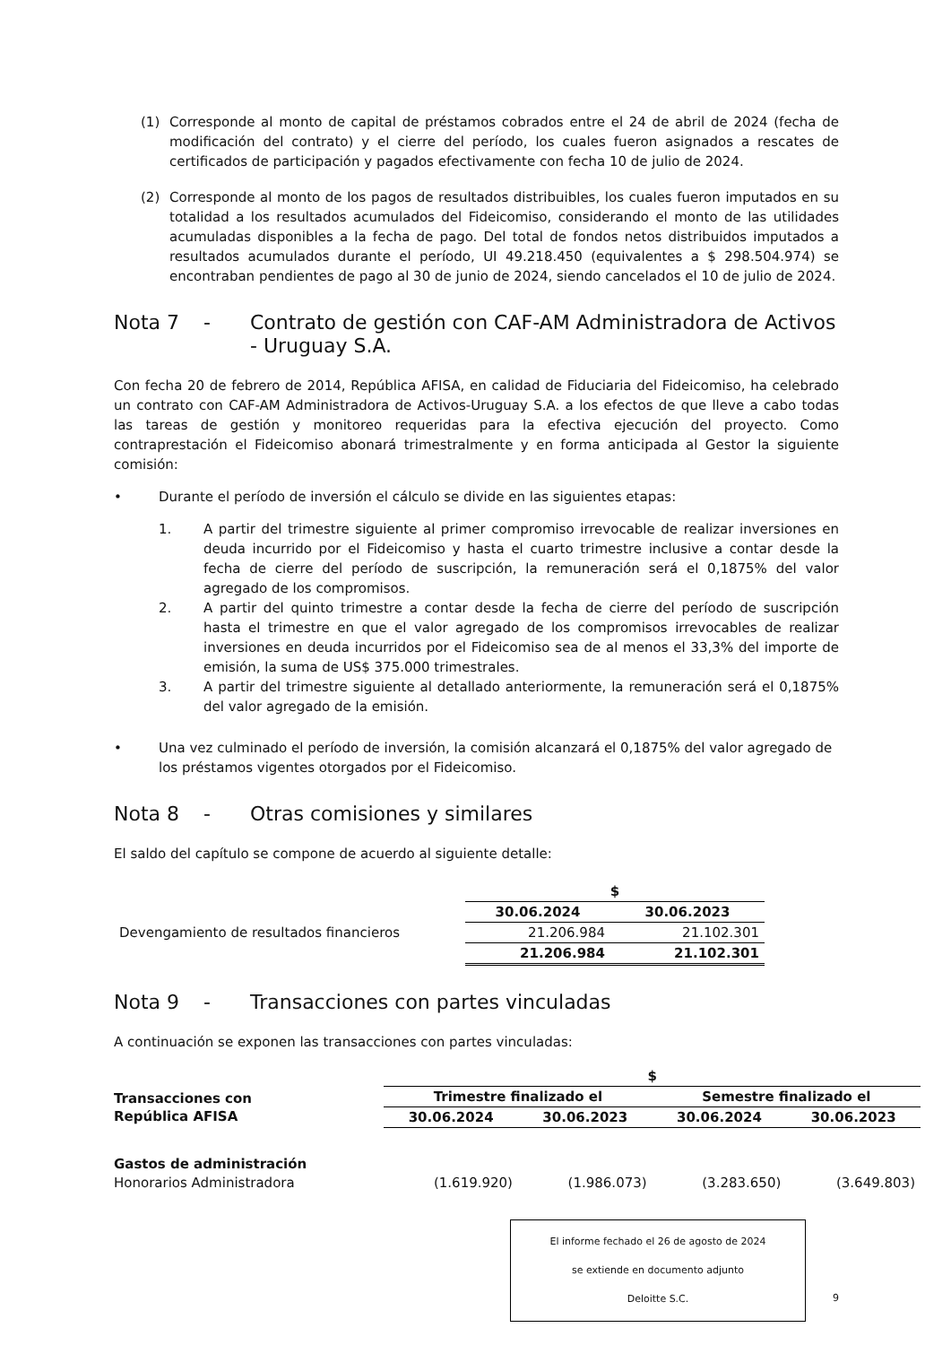(1) Corresponde al monto de capital de préstamos cobrados entre el 24 de abril de 2024 (fecha de modificación del contrato) y el cierre del período, los cuales fueron asignados a rescates de certificados de participación y pagados efectivamente con fecha 10 de julio de 2024.
(2) Corresponde al monto de los pagos de resultados distribuibles, los cuales fueron imputados en su totalidad a los resultados acumulados del Fideicomiso, considerando el monto de las utilidades acumuladas disponibles a la fecha de pago. Del total de fondos netos distribuidos imputados a resultados acumulados durante el período, UI 49.218.450 (equivalentes a $ 298.504.974) se encontraban pendientes de pago al 30 de junio de 2024, siendo cancelados el 10 de julio de 2024.
Nota 7 - Contrato de gestión con CAF-AM Administradora de Activos - Uruguay S.A.
Con fecha 20 de febrero de 2014, República AFISA, en calidad de Fiduciaria del Fideicomiso, ha celebrado un contrato con CAF-AM Administradora de Activos-Uruguay S.A. a los efectos de que lleve a cabo todas las tareas de gestión y monitoreo requeridas para la efectiva ejecución del proyecto. Como contraprestación el Fideicomiso abonará trimestralmente y en forma anticipada al Gestor la siguiente comisión:
• Durante el período de inversión el cálculo se divide en las siguientes etapas:
1.
A partir del trimestre siguiente al primer compromiso irrevocable de realizar inversiones en deuda incurrido por el Fideicomiso y hasta el cuarto trimestre inclusive a contar desde la fecha de cierre del período de suscripción, la remuneración será el 0,1875% del valor agregado de los compromisos.
2.
A partir del quinto trimestre a contar desde la fecha de cierre del período de suscripción hasta el trimestre en que el valor agregado de los compromisos irrevocables de realizar inversiones en deuda incurridos por el Fideicomiso sea de al menos el 33,3% del importe de emisión, la suma de US$ 375.000 trimestrales.
3.
A partir del trimestre siguiente al detallado anteriormente, la remuneración será el 0,1875% del valor agregado de la emisión.
• Una vez culminado el período de inversión, la comisión alcanzará el 0,1875% del valor agregado de los préstamos vigentes otorgados por el Fideicomiso.
Nota 8 - Otras comisiones y similares
El saldo del capítulo se compone de acuerdo al siguiente detalle:
| | $ | |
| --- | --- | --- |
| | 30.06.2024 | 30.06.2023 |
| Devengamiento de resultados financieros | 21.206.984 | 21.102.301 |
| | 21.206.984 | 21.102.301 |
Nota 9 - Transacciones con partes vinculadas
A continuación se exponen las transacciones con partes vinculadas:
| | $ | | | |
| --- | --- | --- | --- | --- |
| Transacciones con República AFISA | Trimestre finalizado el | | Semestre finalizado el | |
| | 30.06.2024 | 30.06.2023 | 30.06.2024 | 30.06.2023 |
| Gastos de administración | | | | |
| Honorarios Administradora | (1.619.920) | (1.986.073) | (3.283.650) | (3.649.803) |
El informe fechado el 26 de agosto de 2024
se extiende en documento adjunto
Deloitte S.C.
9